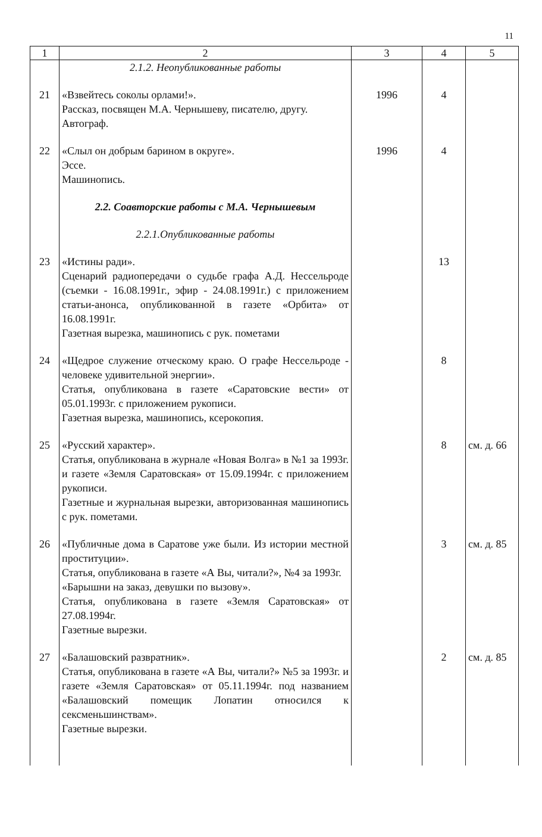11
| 1 | 2 | 3 | 4 | 5 |
| --- | --- | --- | --- | --- |
| | 2.1.2. Неопубликованные работы | | | |
| 21 | «Взвейтесь соколы орлами!». Рассказ, посвящен М.А. Чернышеву, писателю, другу. Автограф. | 1996 | 4 | |
| 22 | «Слыл он добрым барином в округе». Эссе. Машинопись. | 1996 | 4 | |
| | 2.2. Соавторские работы с М.А. Чернышевым | | | |
| | 2.2.1.Опубликованные работы | | | |
| 23 | «Истины ради». Сценарий радиопередачи о судьбе графа А.Д. Нессельроде (съемки - 16.08.1991г., эфир - 24.08.1991г.) с приложением статьи-анонса, опубликованной в газете «Орбита» от 16.08.1991г. Газетная вырезка, машинопись с рук. пометами | | 13 | |
| 24 | «Щедрое служение отческому краю. О графе Нессельроде - человеке удивительной энергии». Статья, опубликована в газете «Саратовские вести» от 05.01.1993г. с приложением рукописи. Газетная вырезка, машинопись, ксерокопия. | | 8 | |
| 25 | «Русский характер». Статья, опубликована в журнале «Новая Волга» в №1 за 1993г. и газете «Земля Саратовская» от 15.09.1994г. с приложением рукописи. Газетные и журнальная вырезки, авторизованная машинопись с рук. пометами. | | 8 | см. д. 66 |
| 26 | «Публичные дома в Саратове уже были. Из истории местной проституции». Статья, опубликована в газете «А Вы, читали?», №4 за 1993г. «Барышни на заказ, девушки по вызову». Статья, опубликована в газете «Земля Саратовская» от 27.08.1994г. Газетные вырезки. | | 3 | см. д. 85 |
| 27 | «Балашовский развратник». Статья, опубликована в газете «А Вы, читали?» №5 за 1993г. и газете «Земля Саратовская» от 05.11.1994г. под названием «Балашовский помещик Лопатин относился к сексменьшинствам». Газетные вырезки. | | 2 | см. д. 85 |